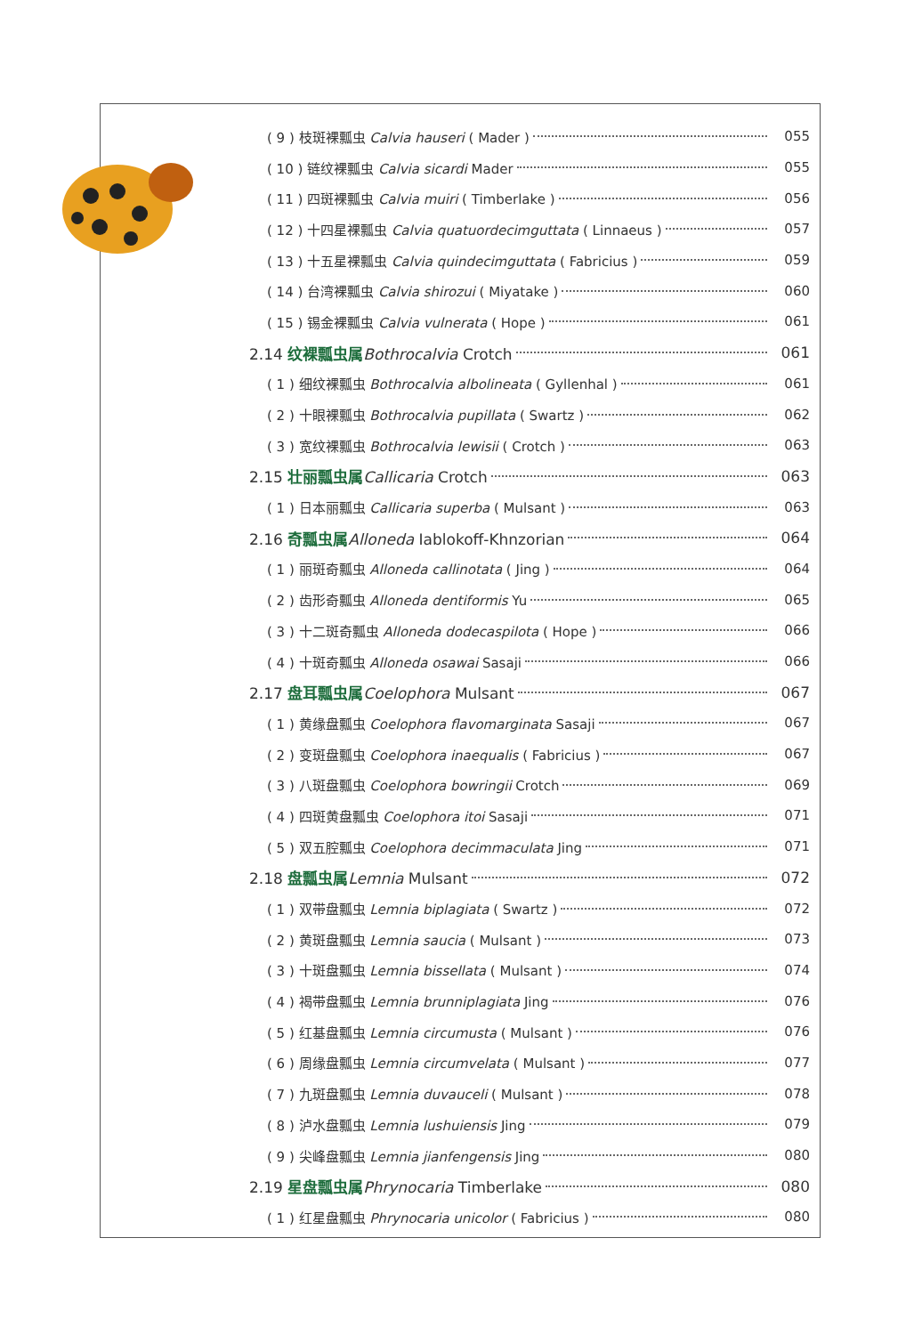( 9 ) 枝斑裸瓢虫 Calvia hauseri ( Mader ) 055
( 10 ) 链纹裸瓢虫 Calvia sicardi Mader 055
( 11 ) 四斑裸瓢虫 Calvia muiri ( Timberlake ) 056
( 12 ) 十四星裸瓢虫 Calvia quatuordecimguttata ( Linnaeus ) 057
( 13 ) 十五星裸瓢虫 Calvia quindecimguttata ( Fabricius ) 059
( 14 ) 台湾裸瓢虫 Calvia shirozui ( Miyatake ) 060
( 15 ) 锡金裸瓢虫 Calvia vulnerata ( Hope ) 061
2.14 纹裸瓢虫属 Bothrocalvia Crotch 061
( 1 ) 细纹裸瓢虫 Bothrocalvia albolineata ( Gyllenhal ) 061
( 2 ) 十眼裸瓢虫 Bothrocalvia pupillata ( Swartz ) 062
( 3 ) 宽纹裸瓢虫 Bothrocalvia lewisii ( Crotch ) 063
2.15 壮丽瓢虫属 Callicaria Crotch 063
( 1 ) 日本丽瓢虫 Callicaria superba ( Mulsant ) 063
2.16 奇瓢虫属 Alloneda Iablokoff-Khnzorian 064
( 1 ) 丽斑奇瓢虫 Alloneda callinotata ( Jing ) 064
( 2 ) 齿形奇瓢虫 Alloneda dentiformis Yu 065
( 3 ) 十二斑奇瓢虫 Alloneda dodecaspilota ( Hope ) 066
( 4 ) 十斑奇瓢虫 Alloneda osawai Sasaji 066
2.17 盘耳瓢虫属 Coelophora Mulsant 067
( 1 ) 黄缘盘瓢虫 Coelophora flavomarginata Sasaji 067
( 2 ) 变斑盘瓢虫 Coelophora inaequalis ( Fabricius ) 067
( 3 ) 八斑盘瓢虫 Coelophora bowringii Crotch 069
( 4 ) 四斑黄盘瓢虫 Coelophora itoi Sasaji 071
( 5 ) 双五腔瓢虫 Coelophora decimmaculata Jing 071
2.18 盘瓢虫属 Lemnia Mulsant 072
( 1 ) 双带盘瓢虫 Lemnia biplagiata ( Swartz ) 072
( 2 ) 黄斑盘瓢虫 Lemnia saucia ( Mulsant ) 073
( 3 ) 十斑盘瓢虫 Lemnia bissellata ( Mulsant ) 074
( 4 ) 褐带盘瓢虫 Lemnia brunniplagiata Jing 076
( 5 ) 红基盘瓢虫 Lemnia circumusta ( Mulsant ) 076
( 6 ) 周缘盘瓢虫 Lemnia circumvelata ( Mulsant ) 077
( 7 ) 九斑盘瓢虫 Lemnia duvauceli ( Mulsant ) 078
( 8 ) 泸水盘瓢虫 Lemnia lushuiensis Jing 079
( 9 ) 尖峰盘瓢虫 Lemnia jianfengensis Jing 080
2.19 星盘瓢虫属 Phrynocaria Timberlake 080
( 1 ) 红星盘瓢虫 Phrynocaria unicolor ( Fabricius ) 080